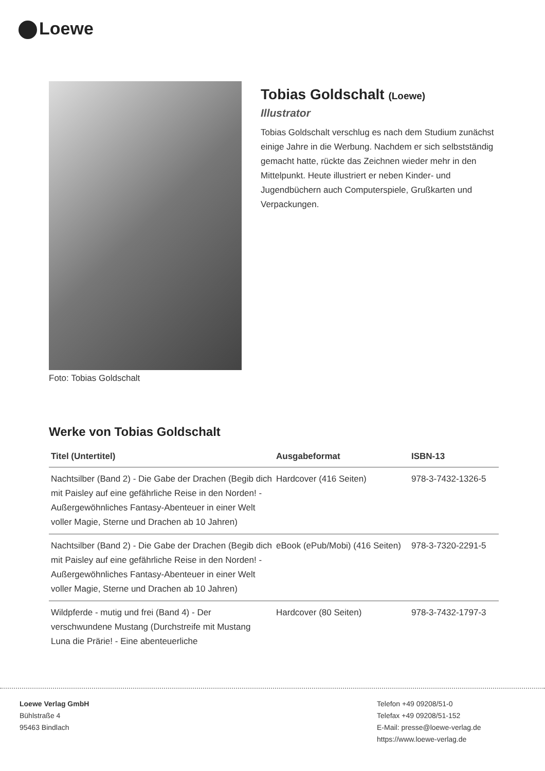Loewe
Foto: Tobias Goldschalt
Tobias Goldschalt (Loewe)
Illustrator
Tobias Goldschalt verschlug es nach dem Studium zunächst einige Jahre in die Werbung. Nachdem er sich selbstständig gemacht hatte, rückte das Zeichnen wieder mehr in den Mittelpunkt. Heute illustriert er neben Kinder- und Jugendbüchern auch Computerspiele, Grußkarten und Verpackungen.
Werke von Tobias Goldschalt
| Titel (Untertitel) | Ausgabeformat | ISBN-13 |
| --- | --- | --- |
| Nachtsilber (Band 2) - Die Gabe der Drachen (Begib dich mit Paisley auf eine gefährliche Reise in den Norden! - Außergewöhnliches Fantasy-Abenteuer in einer Welt voller Magie, Sterne und Drachen ab 10 Jahren) | Hardcover (416 Seiten) | 978-3-7432-1326-5 |
| Nachtsilber (Band 2) - Die Gabe der Drachen (Begib dich mit Paisley auf eine gefährliche Reise in den Norden! - Außergewöhnliches Fantasy-Abenteuer in einer Welt voller Magie, Sterne und Drachen ab 10 Jahren) | eBook (ePub/Mobi) (416 Seiten) | 978-3-7320-2291-5 |
| Wildpferde - mutig und frei (Band 4) - Der verschwundene Mustang (Durchstreife mit Mustang Luna die Prärie! - Eine abenteuerliche | Hardcover (80 Seiten) | 978-3-7432-1797-3 |
Loewe Verlag GmbH
Bühlstraße 4
95463 Bindlach
Telefon +49 09208/51-0
Telefax +49 09208/51-152
E-Mail: presse@loewe-verlag.de
https://www.loewe-verlag.de